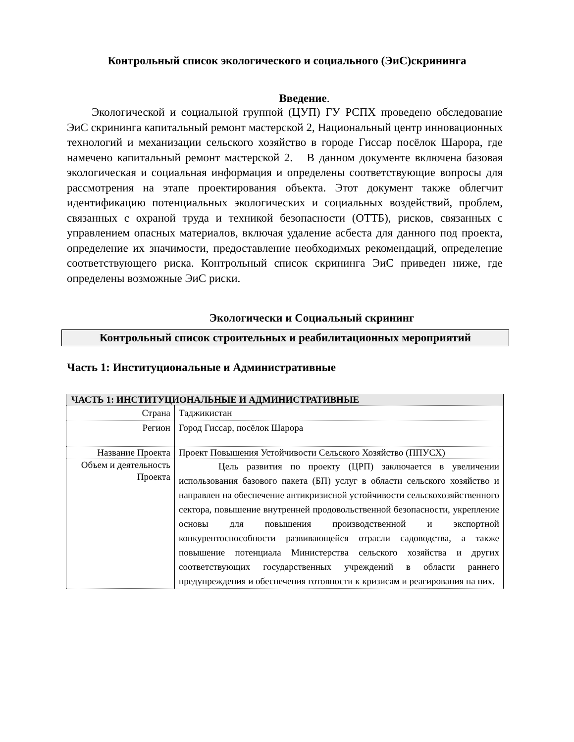Контрольный список экологического и социального (ЭиС)скрининга
Введение.
Экологической и социальной группой (ЦУП) ГУ РСПХ проведено обследование ЭиС скрининга капитальный ремонт мастерской 2, Национальный центр инновационных технологий и механизации сельского хозяйство в городе Гиссар посёлок Шарора, где намечено капитальный ремонт мастерской 2. В данном документе включена базовая экологическая и социальная информация и определены соответствующие вопросы для рассмотрения на этапе проектирования объекта. Этот документ также облегчит идентификацию потенциальных экологических и социальных воздействий, проблем, связанных с охраной труда и техникой безопасности (ОТТБ), рисков, связанных с управлением опасных материалов, включая удаление асбеста для данного под проекта, определение их значимости, предоставление необходимых рекомендаций, определение соответствующего риска. Контрольный список скрининга ЭиС приведен ниже, где определены возможные ЭиС риски.
Экологически и Социальный скрининг
Контрольный список строительных и реабилитационных мероприятий
Часть 1: Институциональные и Административные
| ЧАСТЬ 1: ИНСТИТУЦИОНАЛЬНЫЕ И АДМИНИСТРАТИВНЫЕ | |
| --- | --- |
| Страна | Таджикистан |
| Регион | Город Гиссар, посёлок Шарора |
| Название Проекта | Проект Повышения Устойчивости Сельского Хозяйство (ППУСХ) |
| Объем и деятельность Проекта | Цель развития по проекту (ЦРП) заключается в увеличении использования базового пакета (БП) услуг в области сельского хозяйство и направлен на обеспечение антикризисной устойчивости сельскохозяйственного сектора, повышение внутренней продовольственной безопасности, укрепление основы для повышения производственной и экспортной конкурентоспособности развивающейся отрасли садоводства, а также повышение потенциала Министерства сельского хозяйства и других соответствующих государственных учреждений в области раннего предупреждения и обеспечения готовности к кризисам и реагирования на них. |